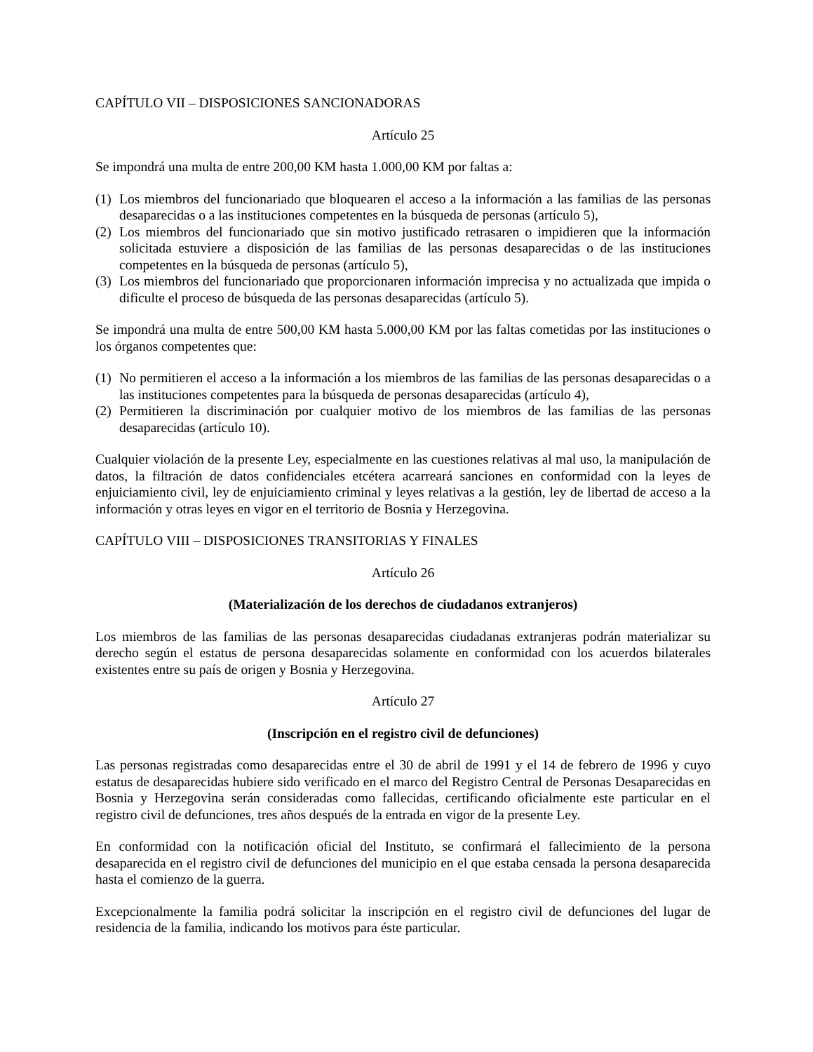CAPÍTULO VII – DISPOSICIONES SANCIONADORAS
Artículo 25
Se impondrá una multa de entre 200,00 KM hasta 1.000,00 KM por faltas a:
(1) Los miembros del funcionariado que bloquearen el acceso a la información a las familias de las personas desaparecidas o a las instituciones competentes en la búsqueda de personas (artículo 5),
(2) Los miembros del funcionariado que sin motivo justificado retrasaren o impidieren que la información solicitada estuviere a disposición de las familias de las personas desaparecidas o de las instituciones competentes en la búsqueda de personas (artículo 5),
(3) Los miembros del funcionariado que proporcionaren información imprecisa y no actualizada que impida o dificulte el proceso de búsqueda de las personas desaparecidas (artículo 5).
Se impondrá una multa de entre 500,00 KM hasta 5.000,00 KM por las faltas cometidas por las instituciones o los órganos competentes que:
(1) No permitieren el acceso a la información a los miembros de las familias de las personas desaparecidas o a las instituciones competentes para la búsqueda de personas desaparecidas (artículo 4),
(2) Permitieren la discriminación por cualquier motivo de los miembros de las familias de las personas desaparecidas (artículo 10).
Cualquier violación de la presente Ley, especialmente en las cuestiones relativas al mal uso, la manipulación de datos, la filtración de datos confidenciales etcétera acarreará sanciones en conformidad con la leyes de enjuiciamiento civil, ley de enjuiciamiento criminal y leyes relativas a la gestión, ley de libertad de acceso a la información y otras leyes en vigor en el territorio de Bosnia y Herzegovina.
CAPÍTULO VIII – DISPOSICIONES TRANSITORIAS Y FINALES
Artículo 26
(Materialización de los derechos de ciudadanos extranjeros)
Los miembros de las familias de las personas desaparecidas ciudadanas extranjeras podrán materializar su derecho según el estatus de persona desaparecidas solamente en conformidad con los acuerdos bilaterales existentes entre su país de origen y Bosnia y Herzegovina.
Artículo 27
(Inscripción en el registro civil de defunciones)
Las personas registradas como desaparecidas entre el 30 de abril de 1991 y el 14 de febrero de 1996 y cuyo estatus de desaparecidas hubiere sido verificado en el marco del Registro Central de Personas Desaparecidas en Bosnia y Herzegovina serán consideradas como fallecidas, certificando oficialmente este particular en el registro civil de defunciones, tres años después de la entrada en vigor de la presente Ley.
En conformidad con la notificación oficial del Instituto, se confirmará el fallecimiento de la persona desaparecida en el registro civil de defunciones del municipio en el que estaba censada la persona desaparecida hasta el comienzo de la guerra.
Excepcionalmente la familia podrá solicitar la inscripción en el registro civil de defunciones del lugar de residencia de la familia, indicando los motivos para éste particular.